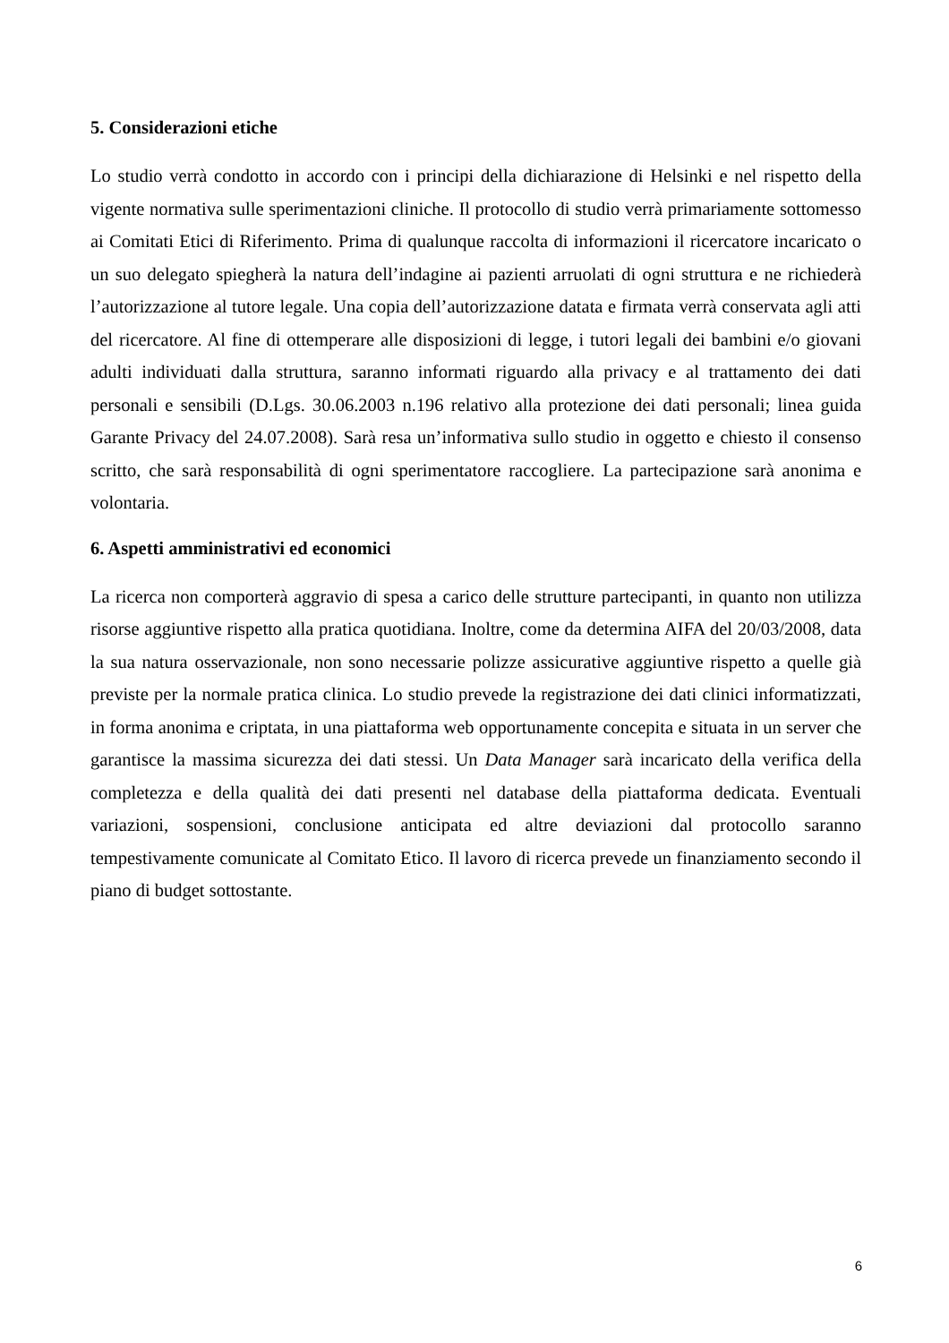5. Considerazioni etiche
Lo studio verrà condotto in accordo con i principi della dichiarazione di Helsinki e nel rispetto della vigente normativa sulle sperimentazioni cliniche. Il protocollo di studio verrà primariamente sottomesso ai Comitati Etici di Riferimento. Prima di qualunque raccolta di informazioni il ricercatore incaricato o un suo delegato spiegherà la natura dell’indagine ai pazienti arruolati di ogni struttura e ne richiederà l’autorizzazione al tutore legale. Una copia dell’autorizzazione datata e firmata verrà conservata agli atti del ricercatore. Al fine di ottemperare alle disposizioni di legge, i tutori legali dei bambini e/o giovani adulti individuati dalla struttura, saranno informati riguardo alla privacy e al trattamento dei dati personali e sensibili (D.Lgs. 30.06.2003 n.196 relativo alla protezione dei dati personali; linea guida Garante Privacy del 24.07.2008). Sarà resa un’informativa sullo studio in oggetto e chiesto il consenso scritto, che sarà responsabilità di ogni sperimentatore raccogliere. La partecipazione sarà anonima e volontaria.
6. Aspetti amministrativi ed economici
La ricerca non comporterà aggravio di spesa a carico delle strutture partecipanti, in quanto non utilizza risorse aggiuntive rispetto alla pratica quotidiana. Inoltre, come da determina AIFA del 20/03/2008, data la sua natura osservazionale, non sono necessarie polizze assicurative aggiuntive rispetto a quelle già previste per la normale pratica clinica. Lo studio prevede la registrazione dei dati clinici informatizzati, in forma anonima e criptata, in una piattaforma web opportunamente concepita e situata in un server che garantisce la massima sicurezza dei dati stessi. Un Data Manager sarà incaricato della verifica della completezza e della qualità dei dati presenti nel database della piattaforma dedicata. Eventuali variazioni, sospensioni, conclusione anticipata ed altre deviazioni dal protocollo saranno tempestivamente comunicate al Comitato Etico. Il lavoro di ricerca prevede un finanziamento secondo il piano di budget sottostante.
6